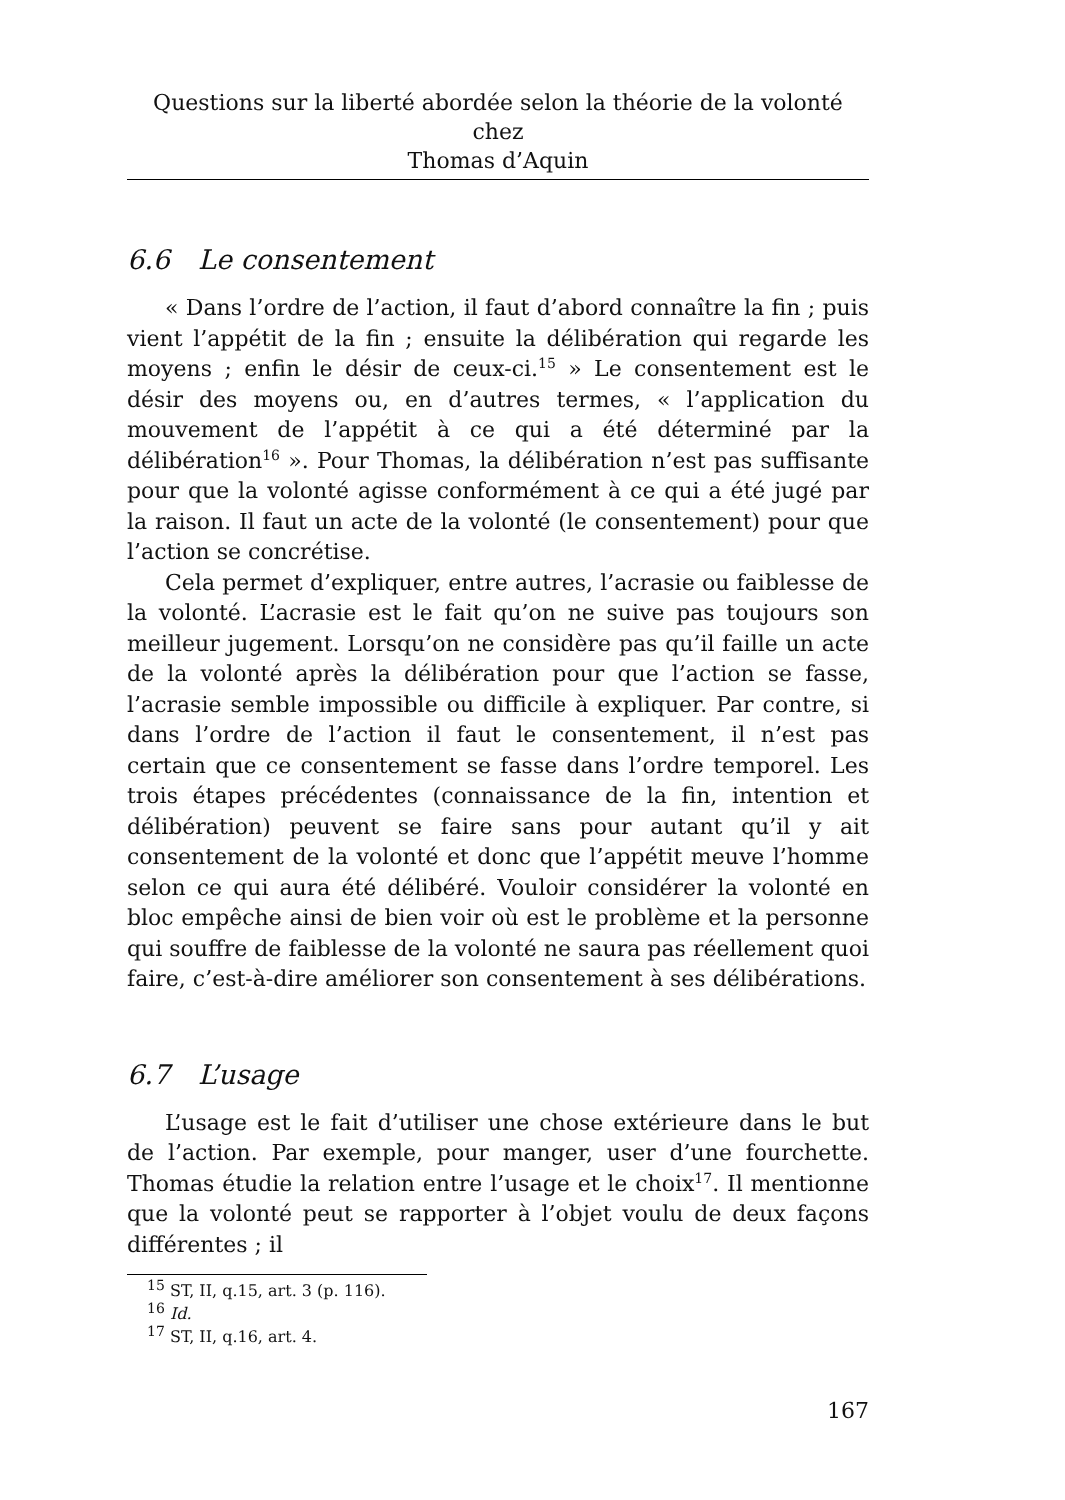Questions sur la liberté abordée selon la théorie de la volonté chez
Thomas d’Aquin
6.6 Le consentement
« Dans l’ordre de l’action, il faut d’abord connaître la fin ; puis vient l’appétit de la fin ; ensuite la délibération qui regarde les moyens ; enfin le désir de ceux-ci.<sup>15</sup> » Le consentement est le désir des moyens ou, en d’autres termes, « l’application du mouvement de l’appétit à ce qui a été déterminé par la délibération<sup>16</sup> ». Pour Thomas, la délibération n’est pas suffisante pour que la volonté agisse conformément à ce qui a été jugé par la raison. Il faut un acte de la volonté (le consentement) pour que l’action se concrétise.
Cela permet d’expliquer, entre autres, l’acrasie ou faiblesse de la volonté. L’acrasie est le fait qu’on ne suive pas toujours son meilleur jugement. Lorsqu’on ne considère pas qu’il faille un acte de la volonté après la délibération pour que l’action se fasse, l’acrasie semble impossible ou difficile à expliquer. Par contre, si dans l’ordre de l’action il faut le consentement, il n’est pas certain que ce consentement se fasse dans l’ordre temporel. Les trois étapes précédentes (connaissance de la fin, intention et délibération) peuvent se faire sans pour autant qu’il y ait consentement de la volonté et donc que l’appétit meuve l’homme selon ce qui aura été délibéré. Vouloir considérer la volonté en bloc empêche ainsi de bien voir où est le problème et la personne qui souffre de faiblesse de la volonté ne saura pas réellement quoi faire, c’est-à-dire améliorer son consentement à ses délibérations.
6.7 L’usage
L’usage est le fait d’utiliser une chose extérieure dans le but de l’action. Par exemple, pour manger, user d’une fourchette. Thomas étudie la relation entre l’usage et le choix<sup>17</sup>. Il mentionne que la volonté peut se rapporter à l’objet voulu de deux façons différentes ; il
<sup>15</sup> ST, II, q.15, art. 3 (p. 116).
<sup>16</sup> Id.
<sup>17</sup> ST, II, q.16, art. 4.
167